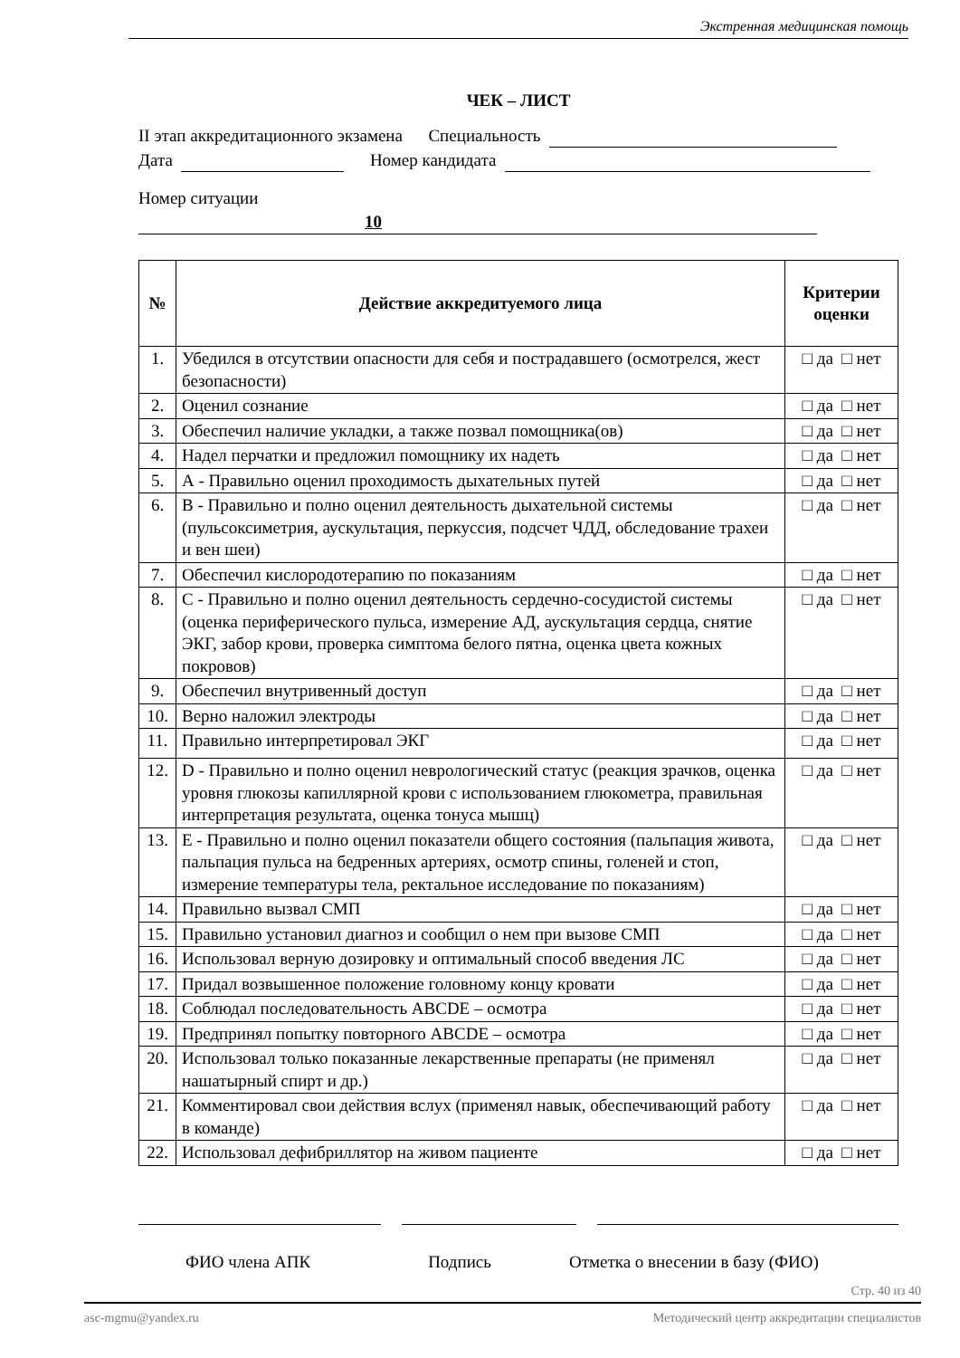Экстренная медицинская помощь
ЧЕК – ЛИСТ
II этап аккредитационного экзамена Специальность
Дата Номер кандидата
Номер ситуации 10
| № | Действие аккредитуемого лица | Критерии оценки |
| --- | --- | --- |
| 1. | Убедился в отсутствии опасности для себя и пострадавшего (осмотрелся, жест безопасности) | □ да □ нет |
| 2. | Оценил сознание | □ да □ нет |
| 3. | Обеспечил наличие укладки, а также позвал помощника(ов) | □ да □ нет |
| 4. | Надел перчатки и предложил помощнику их надеть | □ да □ нет |
| 5. | А - Правильно оценил проходимость дыхательных путей | □ да □ нет |
| 6. | В - Правильно и полно оценил деятельность дыхательной системы (пульсоксиметрия, аускультация, перкуссия, подсчет ЧДД, обследование трахеи и вен шеи) | □ да □ нет |
| 7. | Обеспечил кислородотерапию по показаниям | □ да □ нет |
| 8. | С - Правильно и полно оценил деятельность сердечно-сосудистой системы (оценка периферического пульса, измерение АД, аускультация сердца, снятие ЭКГ, забор крови, проверка симптома белого пятна, оценка цвета кожных покровов) | □ да □ нет |
| 9. | Обеспечил внутривенный доступ | □ да □ нет |
| 10. | Верно наложил электроды | □ да □ нет |
| 11. | Правильно интерпретировал ЭКГ | □ да □ нет |
| 12. | D - Правильно и полно оценил неврологический статус (реакция зрачков, оценка уровня глюкозы капиллярной крови с использованием глюкометра, правильная интерпретация результата, оценка тонуса мышц) | □ да □ нет |
| 13. | Е - Правильно и полно оценил показатели общего состояния (пальпация живота, пальпация пульса на бедренных артериях, осмотр спины, голеней и стоп, измерение температуры тела, ректальное исследование по показаниям) | □ да □ нет |
| 14. | Правильно вызвал СМП | □ да □ нет |
| 15. | Правильно установил диагноз и сообщил о нем при вызове СМП | □ да □ нет |
| 16. | Использовал верную дозировку и оптимальный способ введения ЛС | □ да □ нет |
| 17. | Придал возвышенное положение головному концу кровати | □ да □ нет |
| 18. | Соблюдал последовательность ABCDE – осмотра | □ да □ нет |
| 19. | Предпринял попытку повторного ABCDE – осмотра | □ да □ нет |
| 20. | Использовал только показанные лекарственные препараты (не применял нашатырный спирт и др.) | □ да □ нет |
| 21. | Комментировал свои действия вслух (применял навык, обеспечивающий работу в команде) | □ да □ нет |
| 22. | Использовал дефибриллятор на живом пациенте | □ да □ нет |
ФИО члена АПК Подпись Отметка о внесении в базу (ФИО)
Стр. 40 из 40
asc-mgmu@yandex.ru Методический центр аккредитации специалистов